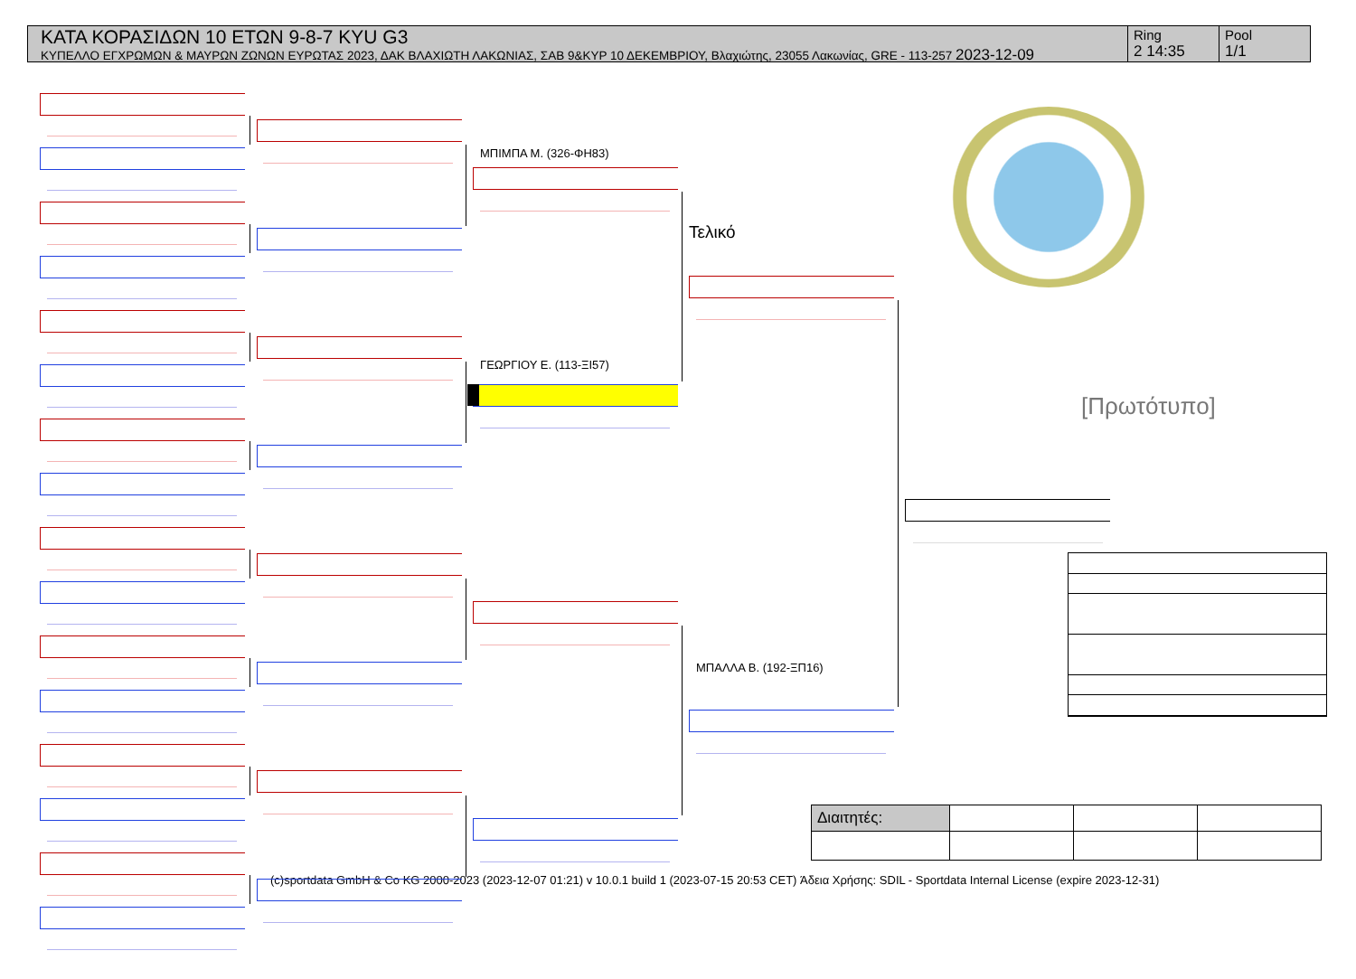ΚΑΤΑ ΚΟΡΑΣΙΔΩΝ 10 ΕΤΩΝ 9-8-7 KYU G3
ΚΥΠΕΛΛΟ ΕΓΧΡΩΜΩΝ & ΜΑΥΡΩΝ ΖΩΝΩΝ ΕΥΡΩΤΑΣ 2023, ΔΑΚ ΒΛΑΧΙΩΤΗ ΛΑΚΩΝΙΑΣ, ΣΑΒ 9&ΚΥΡ 10 ΔΕΚΕΜΒΡΙΟΥ, Βλαχιώτης, 23055 Λακωνίας, GRE - 113-257 2023-12-09
Ring
2 14:35
Pool
1/1
ΜΠΙΜΠΑ Μ. (326-ΦΗ83)
Τελικό
ΓΕΩΡΓΙΟΥ Ε. (113-ΞΙ57)
[Πρωτότυπο]
ΜΠΑΛΛΑ Β. (192-ΞΠ16)
| Διαιτητές: | | | |
(c)sportdata GmbH & Co KG 2000-2023 (2023-12-07 01:21) v 10.0.1 build 1 (2023-07-15 20:53 CET) Άδεια Χρήσης: SDIL - Sportdata Internal License (expire 2023-12-31)